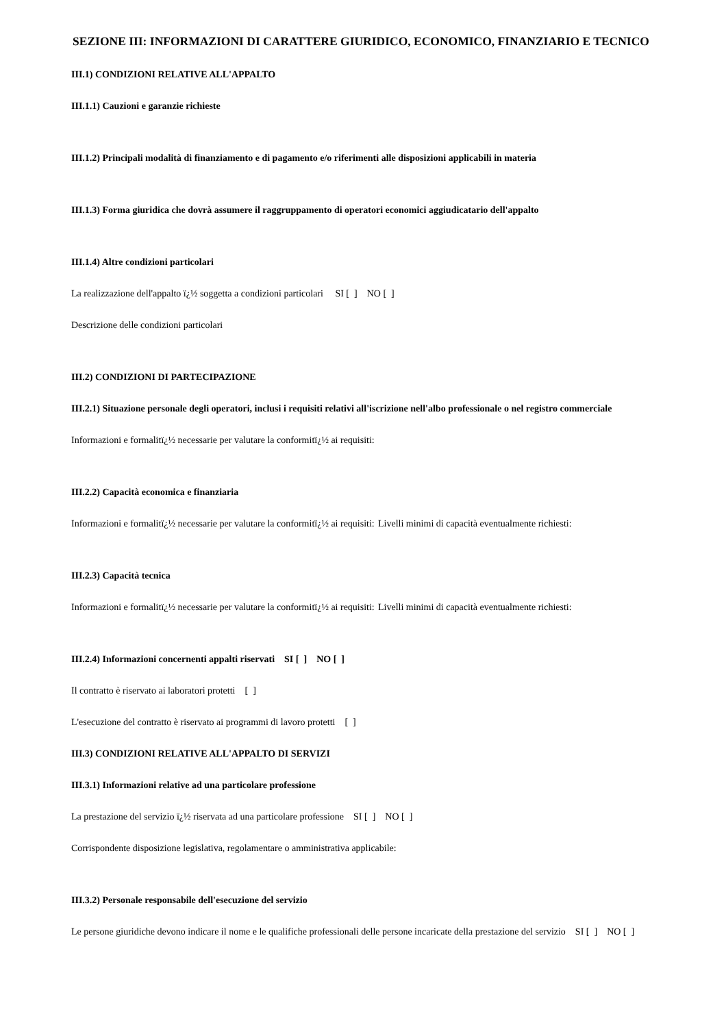SEZIONE III: INFORMAZIONI DI CARATTERE GIURIDICO, ECONOMICO, FINANZIARIO E TECNICO
III.1) CONDIZIONI RELATIVE ALL'APPALTO
III.1.1) Cauzioni e garanzie richieste
III.1.2) Principali modalità di finanziamento e di pagamento e/o riferimenti alle disposizioni applicabili in materia
III.1.3) Forma giuridica che dovrà assumere il raggruppamento di operatori economici aggiudicatario dell'appalto
III.1.4) Altre condizioni particolari
La realizzazione dell'appalto ï¿½ soggetta a condizioni particolari SI [ ] NO [ ]
Descrizione delle condizioni particolari
III.2) CONDIZIONI DI PARTECIPAZIONE
III.2.1) Situazione personale degli operatori, inclusi i requisiti relativi all'iscrizione nell'albo professionale o nel registro commerciale
Informazioni e formalitï¿½ necessarie per valutare la conformitï¿½ ai requisiti:
III.2.2) Capacità economica e finanziaria
Informazioni e formalitï¿½ necessarie per valutare la conformitï¿½ ai requisiti:
Livelli minimi di capacità eventualmente richiesti:
III.2.3) Capacità tecnica
Informazioni e formalitï¿½ necessarie per valutare la conformitï¿½ ai requisiti:
Livelli minimi di capacità eventualmente richiesti:
III.2.4) Informazioni concernenti appalti riservati SI [ ] NO [ ]
Il contratto è riservato ai laboratori protetti [ ]
L'esecuzione del contratto è riservato ai programmi di lavoro protetti [ ]
III.3) CONDIZIONI RELATIVE ALL'APPALTO DI SERVIZI
III.3.1) Informazioni relative ad una particolare professione
La prestazione del servizio ï¿½ riservata ad una particolare professione SI [ ] NO [ ]
Corrispondente disposizione legislativa, regolamentare o amministrativa applicabile:
III.3.2) Personale responsabile dell'esecuzione del servizio
Le persone giuridiche devono indicare il nome e le qualifiche professionali delle persone incaricate della prestazione del servizio SI [ ] NO [ ]